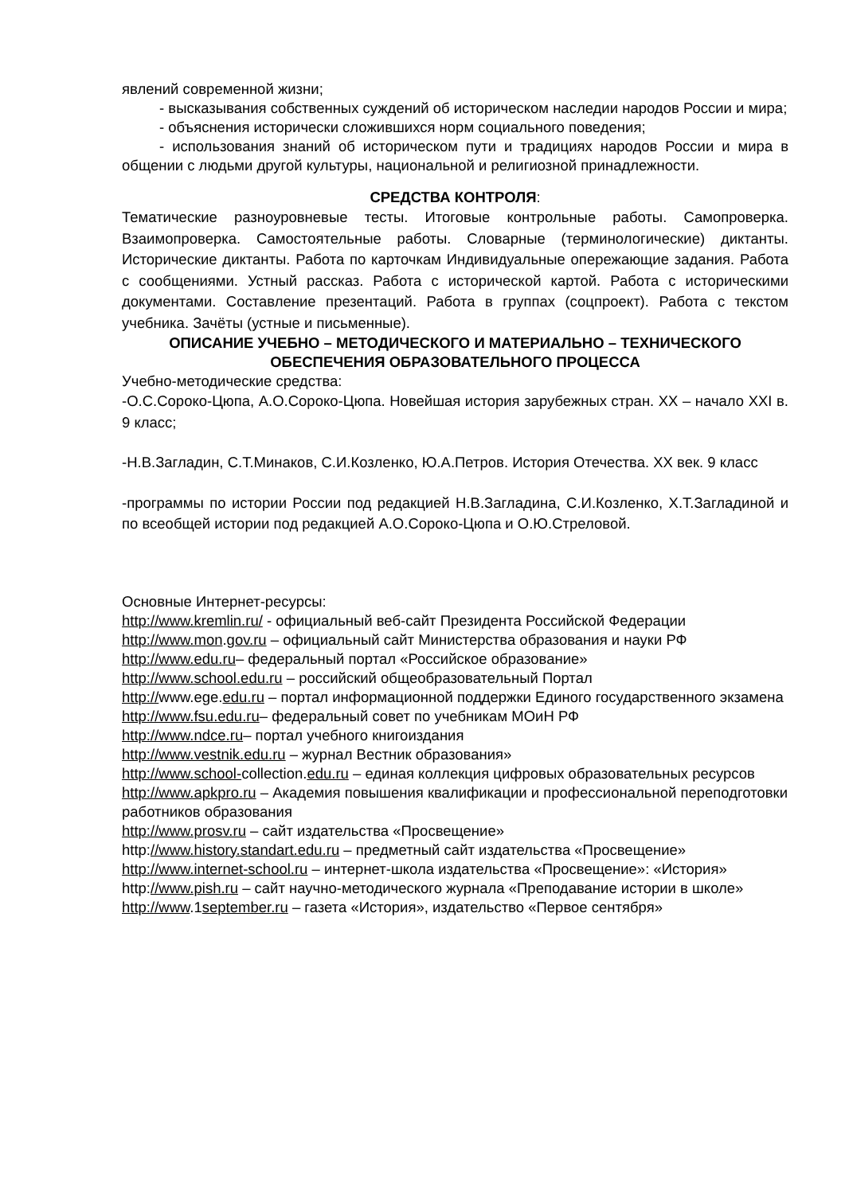явлений современной жизни;
- высказывания собственных суждений об историческом наследии народов России и мира;
- объяснения исторически сложившихся норм социального поведения;
- использования знаний об историческом пути и традициях народов России и мира в общении с людьми другой культуры, национальной и религиозной принадлежности.
СРЕДСТВА КОНТРОЛЯ:
Тематические разноуровневые тесты. Итоговые контрольные работы. Самопроверка. Взаимопроверка. Самостоятельные работы. Словарные (терминологические) диктанты. Исторические диктанты. Работа по карточкам Индивидуальные опережающие задания. Работа с сообщениями. Устный рассказ. Работа с исторической картой. Работа с историческими документами. Составление презентаций. Работа в группах (соцпроект). Работа с текстом учебника. Зачёты (устные и письменные).
ОПИСАНИЕ УЧЕБНО – МЕТОДИЧЕСКОГО И МАТЕРИАЛЬНО – ТЕХНИЧЕСКОГО ОБЕСПЕЧЕНИЯ ОБРАЗОВАТЕЛЬНОГО ПРОЦЕССА
Учебно-методические средства:
-О.С.Сороко-Цюпа, А.О.Сороко-Цюпа. Новейшая история зарубежных стран. XX – начало XXI в. 9 класс;
-Н.В.Загладин, С.Т.Минаков, С.И.Козленко, Ю.А.Петров. История Отечества. XX век. 9 класс
-программы по истории России под редакцией Н.В.Загладина, С.И.Козленко, Х.Т.Загладиной и по всеобщей истории под редакцией А.О.Сороко-Цюпа и О.Ю.Стреловой.
Основные Интернет-ресурсы:
http://www.kremlin.ru/ - официальный веб-сайт Президента Российской Федерации
http://www.mon.gov.ru – официальный сайт Министерства образования и науки РФ
http://www.edu.ru– федеральный портал «Российское образование»
http://www.school.edu.ru – российский общеобразовательный Портал
http://www.ege.edu.ru – портал информационной поддержки Единого государственного экзамена
http://www.fsu.edu.ru– федеральный совет по учебникам МОиН РФ
http://www.ndce.ru– портал учебного книгоиздания
http://www.vestnik.edu.ru – журнал Вестник образования»
http://www.school-collection.edu.ru – единая коллекция цифровых образовательных ресурсов
http://www.apkpro.ru – Академия повышения квалификации и профессиональной переподготовки работников образования
http://www.prosv.ru – сайт издательства «Просвещение»
http://www.history.standart.edu.ru – предметный сайт издательства «Просвещение»
http://www.internet-school.ru – интернет-школа издательства «Просвещение»: «История»
http://www.pish.ru – сайт научно-методического журнала «Преподавание истории в школе»
http://www.1september.ru – газета «История», издательство «Первое сентября»